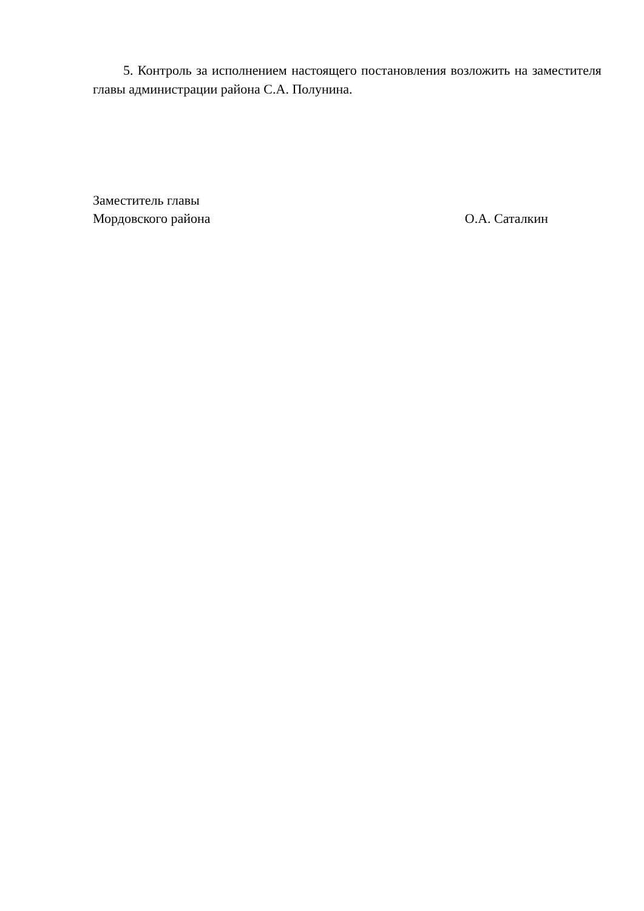5. Контроль за исполнением настоящего постановления возложить на заместителя главы администрации района С.А. Полунина.
Заместитель главы
Мордовского района О.А. Саталкин